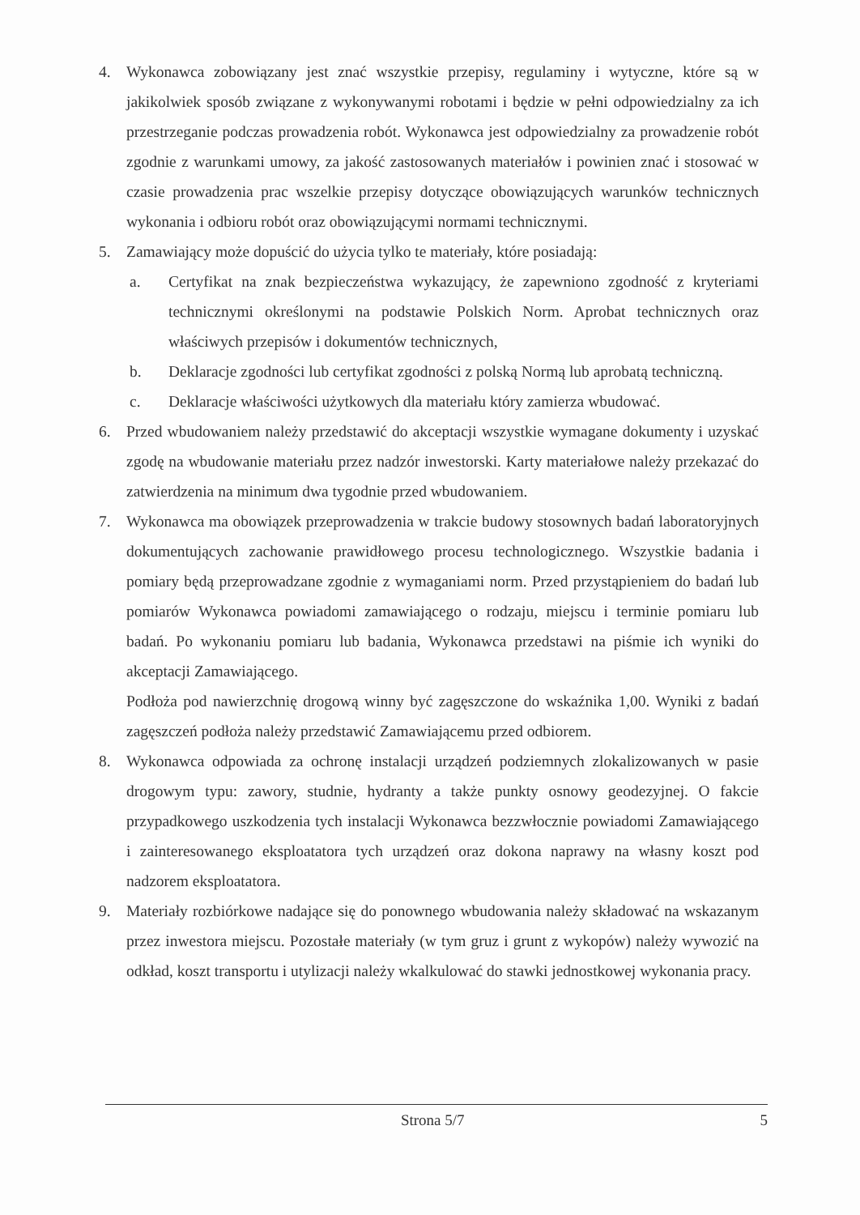4. Wykonawca zobowiązany jest znać wszystkie przepisy, regulaminy i wytyczne, które są w jakikolwiek sposób związane z wykonywanymi robotami i będzie w pełni odpowiedzialny za ich przestrzeganie podczas prowadzenia robót. Wykonawca jest odpowiedzialny za prowadzenie robót zgodnie z warunkami umowy, za jakość zastosowanych materiałów i powinien znać i stosować w czasie prowadzenia prac wszelkie przepisy dotyczące obowiązujących warunków technicznych wykonania i odbioru robót oraz obowiązującymi normami technicznymi.
5. Zamawiający może dopuścić do użycia tylko te materiały, które posiadają:
a. Certyfikat na znak bezpieczeństwa wykazujący, że zapewniono zgodność z kryteriami technicznymi określonymi na podstawie Polskich Norm. Aprobat technicznych oraz właściwych przepisów i dokumentów technicznych,
b. Deklaracje zgodności lub certyfikat zgodności z polską Normą lub aprobatą techniczną.
c. Deklaracje właściwości użytkowych dla materiału który zamierza wbudować.
6. Przed wbudowaniem należy przedstawić do akceptacji wszystkie wymagane dokumenty i uzyskać zgodę na wbudowanie materiału przez nadzór inwestorski. Karty materiałowe należy przekazać do zatwierdzenia na minimum dwa tygodnie przed wbudowaniem.
7. Wykonawca ma obowiązek przeprowadzenia w trakcie budowy stosownych badań laboratoryjnych dokumentujących zachowanie prawidłowego procesu technologicznego. Wszystkie badania i pomiary będą przeprowadzane zgodnie z wymaganiami norm. Przed przystąpieniem do badań lub pomiarów Wykonawca powiadomi zamawiającego o rodzaju, miejscu i terminie pomiaru lub badań. Po wykonaniu pomiaru lub badania, Wykonawca przedstawi na piśmie ich wyniki do akceptacji Zamawiającego.
Podłoża pod nawierzchnię drogową winny być zagęszczone do wskaźnika 1,00. Wyniki z badań zagęszczeń podłoża należy przedstawić Zamawiającemu przed odbiorem.
8. Wykonawca odpowiada za ochronę instalacji urządzeń podziemnych zlokalizowanych w pasie drogowym typu: zawory, studnie, hydranty a także punkty osnowy geodezyjnej. O fakcie przypadkowego uszkodzenia tych instalacji Wykonawca bezzwłocznie powiadomi Zamawiającego i zainteresowanego eksploatatora tych urządzeń oraz dokona naprawy na własny koszt pod nadzorem eksploatatora.
9. Materiały rozbiórkowe nadające się do ponownego wbudowania należy składować na wskazanym przez inwestora miejscu. Pozostałe materiały (w tym gruz i grunt z wykopów) należy wywozić na odkład, koszt transportu i utylizacji należy wkalkulować do stawki jednostkowej wykonania pracy.
Strona 5/7 5